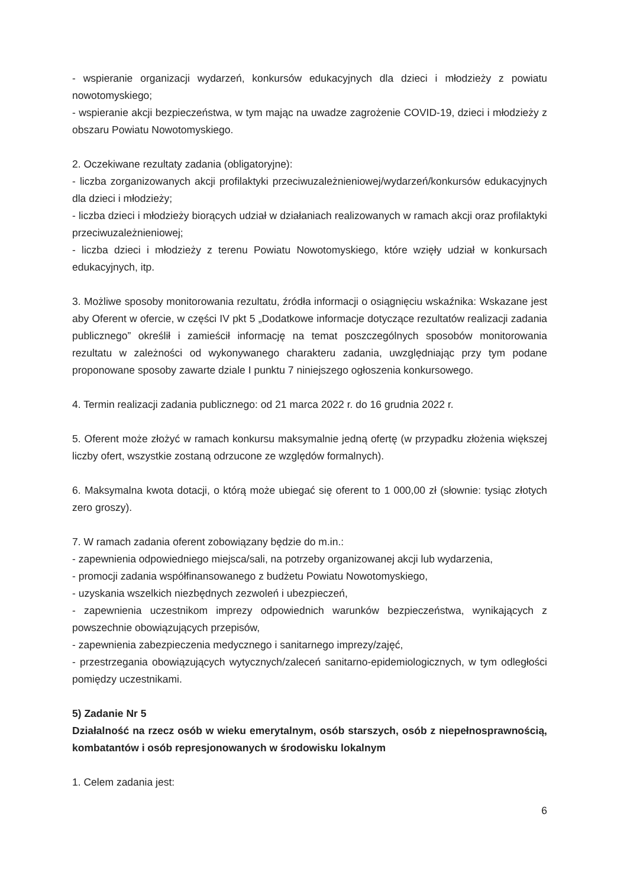- wspieranie organizacji wydarzeń, konkursów edukacyjnych dla dzieci i młodzieży z powiatu nowotomyskiego;
- wspieranie akcji bezpieczeństwa, w tym mając na uwadze zagrożenie COVID-19, dzieci i młodzieży z obszaru Powiatu Nowotomyskiego.
2. Oczekiwane rezultaty zadania (obligatoryjne):
- liczba zorganizowanych akcji profilaktyki przeciwuzależnieniowej/wydarzeń/konkursów edukacyjnych dla dzieci i młodzieży;
- liczba dzieci i młodzieży biorących udział w działaniach realizowanych w ramach akcji oraz profilaktyki przeciwuzależnieniowej;
- liczba dzieci i młodzieży z terenu Powiatu Nowotomyskiego, które wzięły udział w konkursach edukacyjnych, itp.
3. Możliwe sposoby monitorowania rezultatu, źródła informacji o osiągnięciu wskaźnika: Wskazane jest aby Oferent w ofercie, w części IV pkt 5 „Dodatkowe informacje dotyczące rezultatów realizacji zadania publicznego” określił i zamieścił informację na temat poszczególnych sposobów monitorowania rezultatu w zależności od wykonywanego charakteru zadania, uwzględniając przy tym podane proponowane sposoby zawarte dziale I punktu 7 niniejszego ogłoszenia konkursowego.
4. Termin realizacji zadania publicznego: od 21 marca 2022 r. do 16 grudnia 2022 r.
5. Oferent może złożyć w ramach konkursu maksymalnie jedną ofertę (w przypadku złożenia większej liczby ofert, wszystkie zostaną odrzucone ze względów formalnych).
6. Maksymalna kwota dotacji, o którą może ubiegać się oferent to 1 000,00 zł (słownie: tysiąc złotych zero groszy).
7. W ramach zadania oferent zobowiązany będzie do m.in.:
- zapewnienia odpowiedniego miejsca/sali, na potrzeby organizowanej akcji lub wydarzenia,
- promocji zadania współfinansowanego z budżetu Powiatu Nowotomyskiego,
- uzyskania wszelkich niezbędnych zezwoleń i ubezpieczeń,
- zapewnienia uczestnikom imprezy odpowiednich warunków bezpieczeństwa, wynikających z powszechnie obowiązujących przepisów,
- zapewnienia zabezpieczenia medycznego i sanitarnego imprezy/zajęć,
- przestrzegania obowiązujących wytycznych/zaleceń sanitarno-epidemiologicznych, w tym odległości pomiędzy uczestnikami.
5) Zadanie Nr 5
Działalność na rzecz osób w wieku emerytalnym, osób starszych, osób z niepełnosprawnością, kombatantów i osób represjonowanych w środowisku lokalnym
1. Celem zadania jest:
6